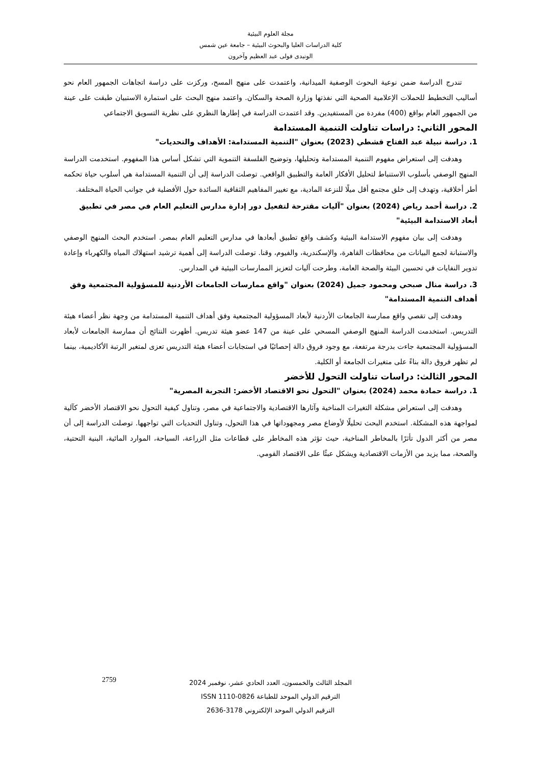مجلة العلوم البيئية
كلية الدراسات العليا والبحوث البيئية – جامعة عين شمس
الونيدى فولى عبد العظيم وآخرون
تندرج الدراسة ضمن نوعية البحوث الوصفية الميدانية، واعتمدت على منهج المسح، وركزت على دراسة اتجاهات الجمهور العام نحو أساليب التخطيط للحملات الإعلامية الصحية التي نفذتها وزارة الصحة والسكان. واعتمد منهج البحث على استمارة الاستبيان طبقت على عينة من الجمهور العام بواقع (400) مفردة من المستفيدين. وقد اعتمدت الدراسة في إطارها النظري على نظرية التسويق الاجتماعي
المحور الثاني: دراسات تناولت التنمية المستدامة
1. دراسة نبيلة عبد الفتاح قشطي (2023) بعنوان "التنمية المستدامة: الأهداف والتحديات"
وهدفت إلى استعراض مفهوم التنمية المستدامة وتحليلها، وتوضيح الفلسفة التنموية التي تشكل أساس هذا المفهوم. استخدمت الدراسة المنهج الوصفي بأسلوب الاستنباط لتحليل الأفكار العامة والتطبيق الواقعي. توصلت الدراسة إلى أن التنمية المستدامة هي أسلوب حياة تحكمه أطر أخلاقية، وتهدف إلى خلق مجتمع أقل ميلًا للنزعة المادية، مع تغيير المفاهيم الثقافية السائدة حول الأفضلية في جوانب الحياة المختلفة.
2. دراسة أحمد رياض (2024) بعنوان "آليات مقترحة لتفعيل دور إدارة مدارس التعليم العام في مصر في تطبيق أبعاد الاستدامة البيئية"
وهدفت إلى بيان مفهوم الاستدامة البيئية وكشف واقع تطبيق أبعادها في مدارس التعليم العام بمصر. استخدم البحث المنهج الوصفي والاستبانة لجمع البيانات من محافظات القاهرة، والإسكندرية، والفيوم، وقنا. توصلت الدراسة إلى أهمية ترشيد استهلاك المياه والكهرباء وإعادة تدوير النفايات في تحسين البيئة والصحة العامة، وطرحت آليات لتعزيز الممارسات البيئية في المدارس.
3. دراسة منال صبحي ومحمود جميل (2024) بعنوان "واقع ممارسات الجامعات الأردنية للمسؤولية المجتمعية وفق أهداف التنمية المستدامة"
وهدفت إلى تقصي واقع ممارسة الجامعات الأردنية لأبعاد المسؤولية المجتمعية وفق أهداف التنمية المستدامة من وجهة نظر أعضاء هيئة التدريس. استخدمت الدراسة المنهج الوصفي المسحي على عينة من 147 عضو هيئة تدريس. أظهرت النتائج أن ممارسة الجامعات لأبعاد المسؤولية المجتمعية جاءت بدرجة مرتفعة، مع وجود فروق دالة إحصائيًا في استجابات أعضاء هيئة التدريس تعزى لمتغير الرتبة الأكاديمية، بينما لم تظهر فروق دالة بناءً على متغيرات الجامعة أو الكلية.
المحور الثالث: دراسات تناولت التحول للأخضر
1. دراسة حمادة محمد (2024) بعنوان "التحول نحو الاقتصاد الأخضر: التجربة المصرية"
وهدفت إلى استعراض مشكلة التغيرات المناخية وآثارها الاقتصادية والاجتماعية في مصر، وتناول كيفية التحول نحو الاقتصاد الأخضر كآلية لمواجهة هذه المشكلة. استخدم البحث تحليلًا لأوضاع مصر ومجهوداتها في هذا التحول، وتناول التحديات التي تواجهها. توصلت الدراسة إلى أن مصر من أكثر الدول تأثرًا بالمخاطر المناخية، حيث تؤثر هذه المخاطر على قطاعات مثل الزراعة، السياحة، الموارد المائية، البنية التحتية، والصحة، مما يزيد من الأزمات الاقتصادية ويشكل عبئًا على الاقتصاد القومي.
المجلد الثالث والخمسون، العدد الحادي عشر، نوفمبر 2024
الترقيم الدولي الموحد للطباعة 0826-1110 ISSN
الترقيم الدولي الموحد الإلكتروني 3178-2636
2759